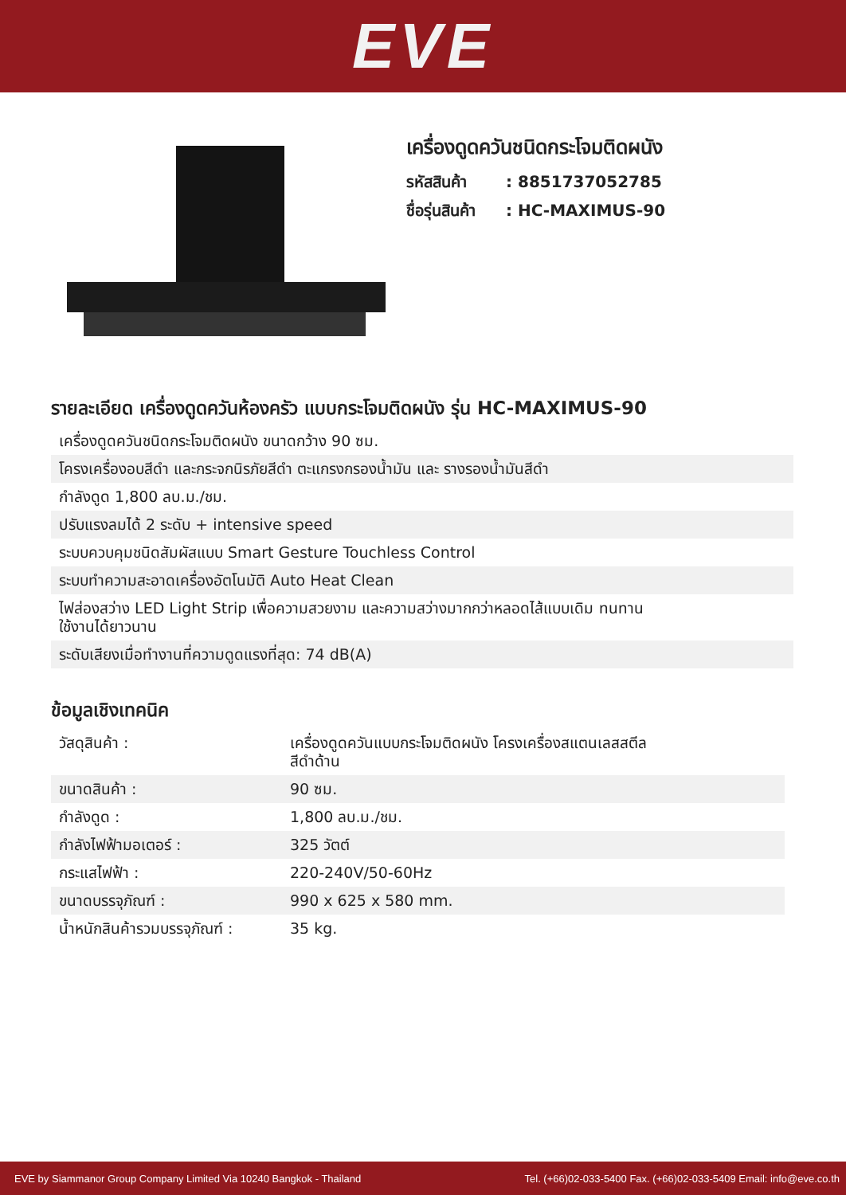EVE
เครื่องดูดควันชนิดกระโจมติดผนัง
รหัสสินค้า: 8851737052785
ชื่อรุ่นสินค้า: HC-MAXIMUS-90
รายละเอียด เครื่องดูดควันห้องครัว แบบกระโจมติดผนัง รุ่น HC-MAXIMUS-90
| เครื่องดูดควันชนิดกระโจมติดผนัง ขนาดกว้าง 90 ซม. |
| โครงเครื่องอบสีดำ และกระจกนิรภัยสีดำ ตะแกรงกรองน้ำมัน และ รางรองน้ำมันสีดำ |
| กำลังดูด 1,800 ลบ.ม./ชม. |
| ปรับแรงลมได้ 2 ระดับ + intensive speed |
| ระบบควบคุมชนิดสัมผัสแบบ Smart Gesture Touchless Control |
| ระบบทำความสะอาดเครื่องอัตโนมัติ Auto Heat Clean |
| ไฟส่องสว่าง LED Light Strip เพื่อความสวยงาม และความสว่างมากกว่าหลอดไส้แบบเดิม ทนทาน ใช้งานได้ยาวนาน |
| ระดับเสียงเมื่อทำงานที่ความดูดแรงที่สุด: 74 dB(A) |
ข้อมูลเชิงเทคนิค
| วัสดุสินค้า : | เครื่องดูดควันแบบกระโจมติดผนัง โครงเครื่องสแตนเลสสตีล สีดำด้าน |
| ขนาดสินค้า : | 90 ซม. |
| กำลังดูด : | 1,800 ลบ.ม./ชม. |
| กำลังไฟฟ้ามอเตอร์ : | 325 วัตต์ |
| กระแสไฟฟ้า : | 220-240V/50-60Hz |
| ขนาดบรรจุภัณฑ์ : | 990 x 625 x 580 mm. |
| น้ำหนักสินค้ารวมบรรจุภัณฑ์ : | 35 kg. |
EVE by Siammanor Group Company Limited Via 10240 Bangkok - Thailand Tel. (+66)02-033-5400 Fax. (+66)02-033-5409 Email: info@eve.co.th